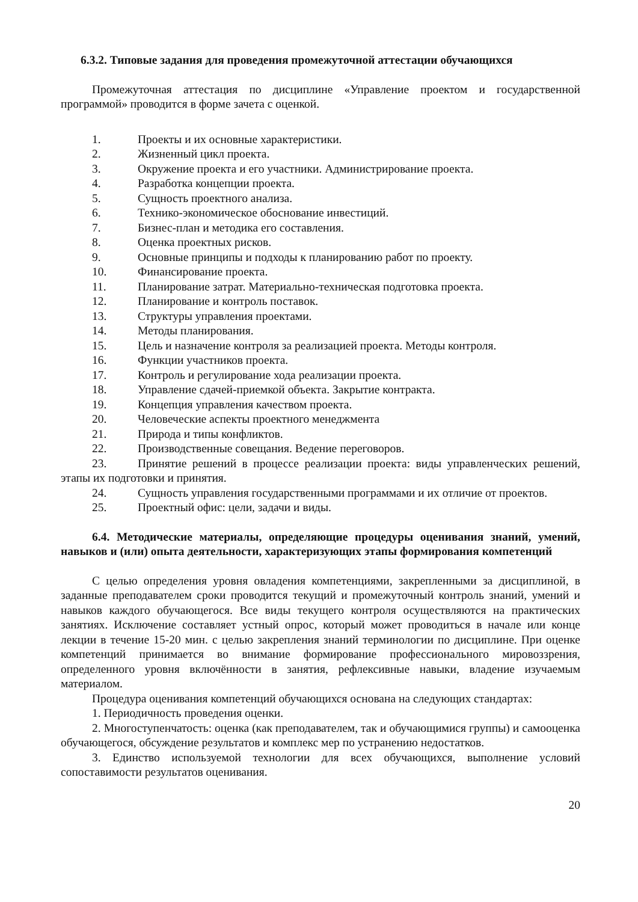6.3.2. Типовые задания для проведения промежуточной аттестации обучающихся
Промежуточная аттестация по дисциплине «Управление проектом и государственной программой» проводится в форме зачета с оценкой.
1. Проекты и их основные характеристики.
2. Жизненный цикл проекта.
3. Окружение проекта и его участники. Администрирование проекта.
4. Разработка концепции проекта.
5. Сущность проектного анализа.
6. Технико-экономическое обоснование инвестиций.
7. Бизнес-план и методика его составления.
8. Оценка проектных рисков.
9. Основные принципы и подходы к планированию работ по проекту.
10. Финансирование проекта.
11. Планирование затрат. Материально-техническая подготовка проекта.
12. Планирование и контроль поставок.
13. Структуры управления проектами.
14. Методы планирования.
15. Цель и назначение контроля за реализацией проекта. Методы контроля.
16. Функции участников проекта.
17. Контроль и регулирование хода реализации проекта.
18. Управление сдачей-приемкой объекта. Закрытие контракта.
19. Концепция управления качеством проекта.
20. Человеческие аспекты проектного менеджмента
21. Природа и типы конфликтов.
22. Производственные совещания. Ведение переговоров.
23. Принятие решений в процессе реализации проекта: виды управленческих решений, этапы их подготовки и принятия.
24. Сущность управления государственными программами и их отличие от проектов.
25. Проектный офис: цели, задачи и виды.
6.4. Методические материалы, определяющие процедуры оценивания знаний, умений, навыков и (или) опыта деятельности, характеризующих этапы формирования компетенций
С целью определения уровня овладения компетенциями, закрепленными за дисциплиной, в заданные преподавателем сроки проводится текущий и промежуточный контроль знаний, умений и навыков каждого обучающегося. Все виды текущего контроля осуществляются на практических занятиях. Исключение составляет устный опрос, который может проводиться в начале или конце лекции в течение 15-20 мин. с целью закрепления знаний терминологии по дисциплине. При оценке компетенций принимается во внимание формирование профессионального мировоззрения, определенного уровня включённости в занятия, рефлексивные навыки, владение изучаемым материалом.
Процедура оценивания компетенций обучающихся основана на следующих стандартах:
1. Периодичность проведения оценки.
2. Многоступенчатость: оценка (как преподавателем, так и обучающимися группы) и самооценка обучающегося, обсуждение результатов и комплекс мер по устранению недостатков.
3. Единство используемой технологии для всех обучающихся, выполнение условий сопоставимости результатов оценивания.
20